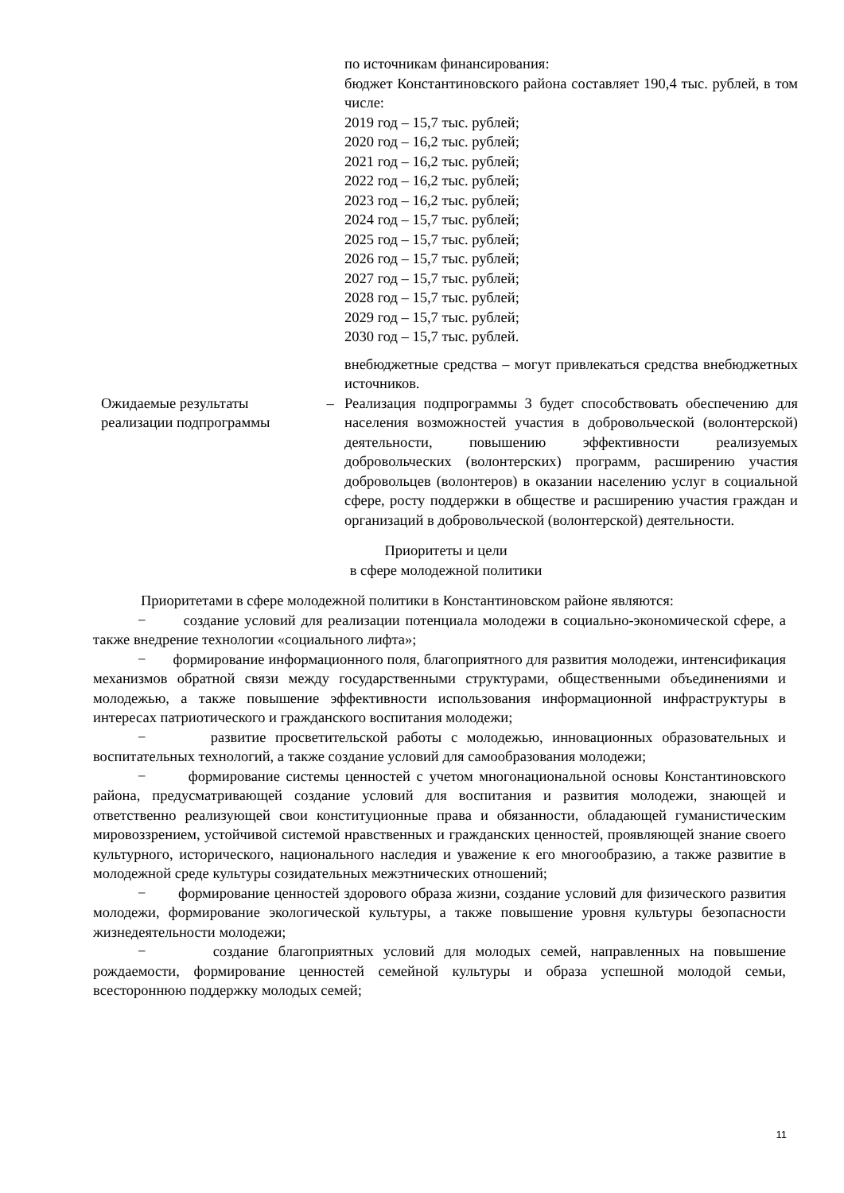по источникам финансирования:
бюджет Константиновского района составляет 190,4 тыс. рублей, в том числе:
2019 год – 15,7 тыс. рублей;
2020 год – 16,2 тыс. рублей;
2021 год – 16,2 тыс. рублей;
2022 год – 16,2 тыс. рублей;
2023 год – 16,2 тыс. рублей;
2024 год – 15,7 тыс. рублей;
2025 год – 15,7 тыс. рублей;
2026 год – 15,7 тыс. рублей;
2027 год – 15,7 тыс. рублей;
2028 год – 15,7 тыс. рублей;
2029 год – 15,7 тыс. рублей;
2030 год – 15,7 тыс. рублей.
внебюджетные средства – могут привлекаться средства внебюджетных источников.
Ожидаемые результаты реализации подпрограммы
– Реализация подпрограммы 3 будет способствовать обеспечению для населения возможностей участия в добровольческой (волонтерской) деятельности, повышению эффективности реализуемых добровольческих (волонтерских) программ, расширению участия добровольцев (волонтеров) в оказании населению услуг в социальной сфере, росту поддержки в обществе и расширению участия граждан и организаций в добровольческой (волонтерской) деятельности.
Приоритеты и цели
в сфере молодежной политики
Приоритетами в сфере молодежной политики в Константиновском районе являются:
− создание условий для реализации потенциала молодежи в социально-экономической сфере, а также внедрение технологии «социального лифта»;
− формирование информационного поля, благоприятного для развития молодежи, интенсификация механизмов обратной связи между государственными структурами, общественными объединениями и молодежью, а также повышение эффективности использования информационной инфраструктуры в интересах патриотического и гражданского воспитания молодежи;
− развитие просветительской работы с молодежью, инновационных образовательных и воспитательных технологий, а также создание условий для самообразования молодежи;
− формирование системы ценностей с учетом многонациональной основы Константиновского района, предусматривающей создание условий для воспитания и развития молодежи, знающей и ответственно реализующей свои конституционные права и обязанности, обладающей гуманистическим мировоззрением, устойчивой системой нравственных и гражданских ценностей, проявляющей знание своего культурного, исторического, национального наследия и уважение к его многообразию, а также развитие в молодежной среде культуры созидательных межэтнических отношений;
− формирование ценностей здорового образа жизни, создание условий для физического развития молодежи, формирование экологической культуры, а также повышение уровня культуры безопасности жизнедеятельности молодежи;
− создание благоприятных условий для молодых семей, направленных на повышение рождаемости, формирование ценностей семейной культуры и образа успешной молодой семьи, всестороннюю поддержку молодых семей;
11